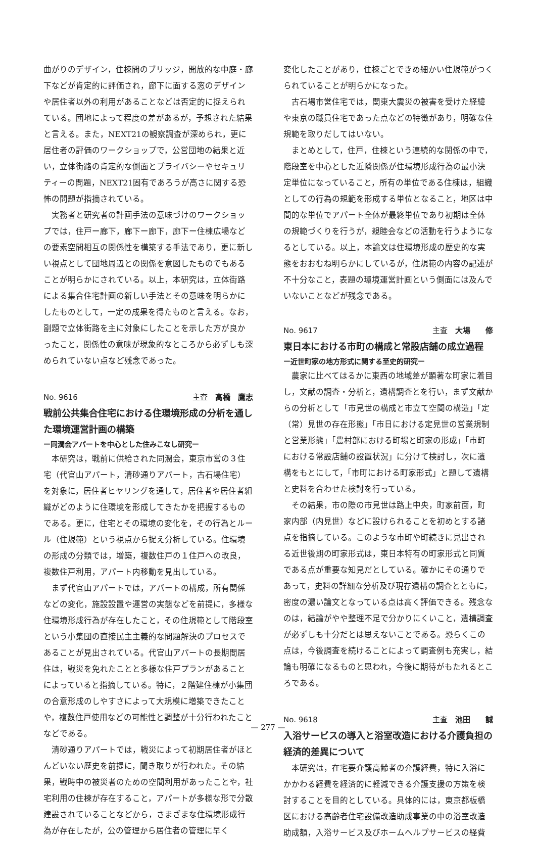曲がりのデザイン，住棟間のブリッジ，開放的な中庭・廊下などが肯定的に評価され，廊下に面する窓のデザインや居住者以外の利用があることなどは否定的に捉えられている。団地によって程度の差があるが，予想された結果と言える。また，NEXT21の観察調査が深められ，更に居住者の評価のワークショップで，公営団地の結果と近い，立体街路の肯定的な側面とプライバシーやセキュリティーの問題，NEXT21固有であろうが高さに関する恐怖の問題が指摘されている。
実務者と研究者の計画手法の意味づけのワークショップでは，住戸ー廊下，廊下ー廊下，廊下ー住棟広場などの要素空間相互の関係性を構築する手法であり，更に新しい視点として団地周辺との関係を意図したものでもあることが明らかにされている。以上，本研究は，立体街路による集合住宅計画の新しい手法とその意味を明らかにしたものとして，一定の成果を得たものと言える。なお，副題で立体街路を主に対象にしたことを示した方が良かったこと，関係性の意味が現象的なところから必ずしも深められていない点など残念であった。
No. 9616 主査　高橋　鷹志
戦前公共集合住宅における住環境形成の分析を通した環境運営計画の構築
ー同潤会アパートを中心とした住みこなし研究ー
本研究は，戦前に供給された同潤会，東京市営の３住宅（代官山アパート，清砂通りアパート，古石場住宅）を対象に，居住者ヒヤリングを通して，居住者や居住者組織がどのように住環境を形成してきたかを把握するものである。更に，住宅とその環境の変化を，その行為とルール（住規範）という視点から捉え分析している。住環境の形成の分類では，増築，複数住戸の１住戸への改良，複数住戸利用，アパート内移動を見出している。
まず代官山アパートでは，アパートの構成，所有関係などの変化，施設設置や運営の実態などを前提に，多様な住環境形成行為が存在したこと，その住規範として階段室という小集団の直接民主主義的な問題解決のプロセスであることが見出されている。代官山アパートの長期間居住は，戦災を免れたことと多様な住戸プランがあることによっていると指摘している。特に，２階建住棟が小集団の合意形成のしやすさによって大規模に増築できたことや，複数住戸使用などの可能性と調整が十分行われたことなどである。
清砂通りアパートでは，戦災によって初期居住者がほとんどいない歴史を前提に，聞き取りが行われた。その結果，戦時中の被災者のための空間利用があったことや，社宅利用の住棟が存在すること，アパートが多様な形で分散建設されていることなどから，さまざまな住環境形成行為が存在したが，公の管理から居住者の管理に早く
変化したことがあり，住棟ごとできめ細かい住規範がつくられていることが明らかになった。
古石場市営住宅では，関東大震災の被害を受けた経緯や東京の職員住宅であった点などの特徴があり，明確な住規範を取りだしてはいない。
まとめとして，住戸，住棟という連続的な関係の中で，階段室を中心とした近隣関係が住環境形成行為の最小決定単位になっていること，所有の単位である住棟は，組織としての行為の規範を形成する単位となること，地区は中間的な単位でアパート全体が最終単位であり初期は全体の規範づくりを行うが，親睦会などの活動を行うようになるとしている。以上，本論文は住環境形成の歴史的な実態をおおむね明らかにしているが，住規範の内容の記述が不十分なこと，表題の環境運営計画という側面には及んでいないことなどが残念である。
No. 9617 主査　大場　　修
東日本における市町の構成と常設店舗の成立過程
ー近世町家の地方形式に関する至史的研究ー
農家に比べてはるかに東西の地域差が顕著な町家に着目し，文献の調査・分析と，遺構調査とを行い，まず文献からの分析として「市見世の構成と市立て空間の構造」「定（常）見世の存在形態」「市日における定見世の営業規制と営業形態」「農村部における町場と町家の形成」「市町における常設店舗の設置状況」に分けて検討し，次に遺構をもとにして，「市町における町家形式」と題して遺構と史料を合わせた検討を行っている。
その結果，市の際の市見世は路上中央，町家前面，町家内部（内見世）などに設けられることを初めとする諸点を指摘している。このような市町や町続きに見出される近世後期の町家形式は，東日本特有の町家形式と同質である点が重要な知見だとしている。確かにその通りであって，史料の詳細な分析及び現存遺構の調査とともに，密度の濃い論文となっている点は高く評価できる。残念なのは，結論がやや整理不足で分かりにくいこと，遺構調査が必ずしも十分だとは思えないことである。恐らくこの点は，今後調査を続けることによって調査例も充実し，結論も明確になるものと思われ，今後に期待がもたれるところである。
No. 9618 主査　池田　　誠
入浴サービスの導入と浴室改造における介護負担の経済的差異について
本研究は，在宅要介護高齢者の介護経費，特に入浴にかかわる経費を経済的に軽減できる介護支援の方策を検討することを目的としている。具体的には，東京都板橋区における高齢者住宅設備改造助成事業の中の浴室改造助成額，入浴サービス及びホームヘルプサービスの経費
— 277 —